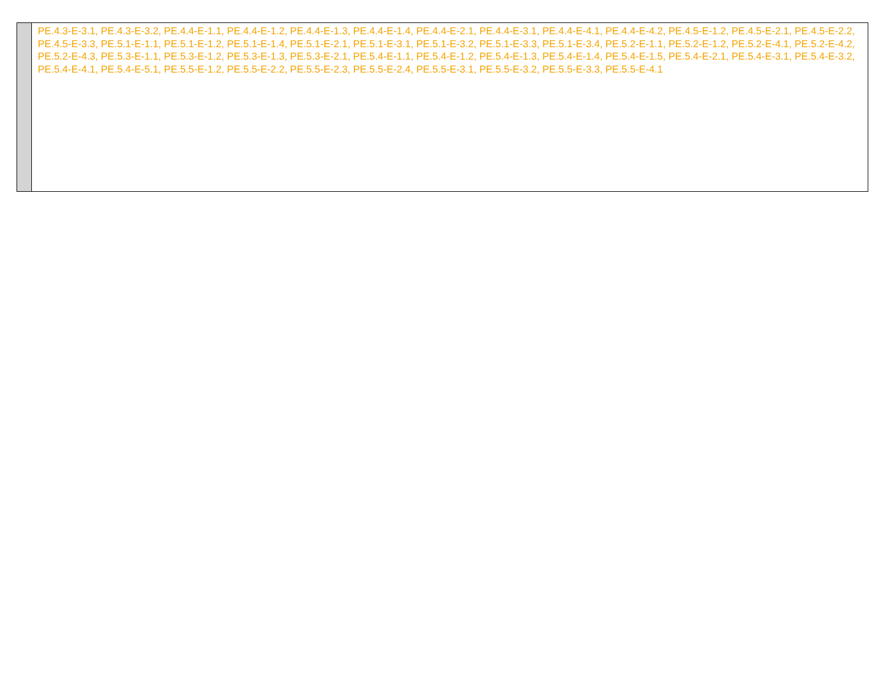| | PE.4.3-E-3.1, PE.4.3-E-3.2, PE.4.4-E-1.1, PE.4.4-E-1.2, PE.4.4-E-1.3, PE.4.4-E-1.4, PE.4.4-E-2.1, PE.4.4-E-3.1, PE.4.4-E-4.1, PE.4.4-E-4.2, PE.4.5-E-1.2, PE.4.5-E-2.1, PE.4.5-E-2.2, PE.4.5-E-3.3, PE.5.1-E-1.1, PE.5.1-E-1.2, PE.5.1-E-1.4, PE.5.1-E-2.1, PE.5.1-E-3.1, PE.5.1-E-3.2, PE.5.1-E-3.3, PE.5.1-E-3.4, PE.5.2-E-1.1, PE.5.2-E-1.2, PE.5.2-E-4.1, PE.5.2-E-4.2, PE.5.2-E-4.3, PE.5.3-E-1.1, PE.5.3-E-1.2, PE.5.3-E-1.3, PE.5.3-E-2.1, PE.5.4-E-1.1, PE.5.4-E-1.2, PE.5.4-E-1.3, PE.5.4-E-1.4, PE.5.4-E-1.5, PE.5.4-E-2.1, PE.5.4-E-3.1, PE.5.4-E-3.2, PE.5.4-E-4.1, PE.5.4-E-5.1, PE.5.5-E-1.2, PE.5.5-E-2.2, PE.5.5-E-2.3, PE.5.5-E-2.4, PE.5.5-E-3.1, PE.5.5-E-3.2, PE.5.5-E-3.3, PE.5.5-E-4.1 |